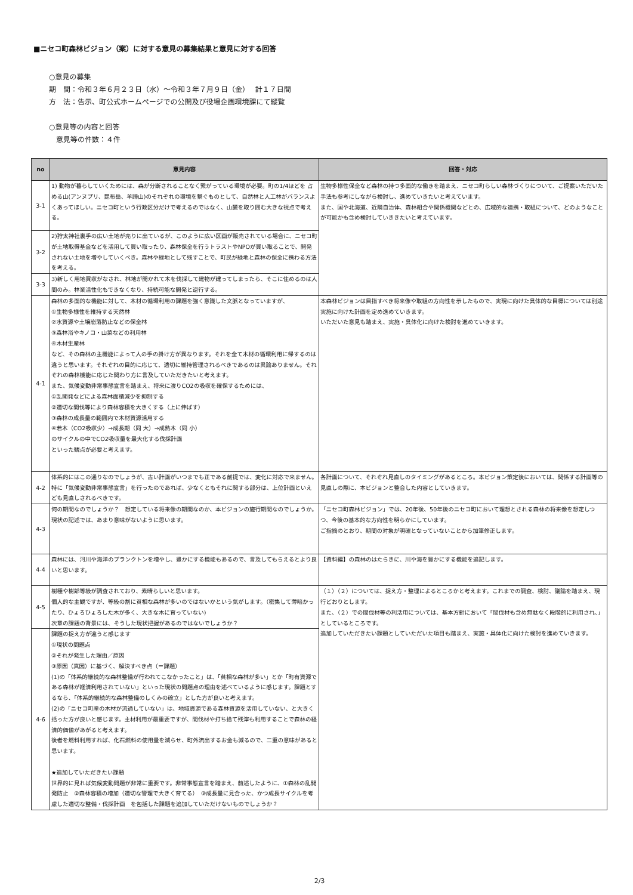■ニセコ町森林ビジョン（案）に対する意見の募集結果と意見に対する回答
○意見の募集
期　間：令和３年６月２３日（水）～令和３年７月９日（金）　 計１７日間
方　法：告示、町公式ホームページでの公開及び役場企画環境課にて縦覧
○意見等の内容と回答
　意見等の件数：４件
| no | 意見内容 | 回答・対応 |
| --- | --- | --- |
| 3-1 | 1) 動物が暮らしていくためには、森が分断されることなく繋がっている環境が必要。町の1/4ほどを 占める山(アンヌプリ、昆布岳、羊蹄山)のそれぞれの環境を繋ぐものとして、自然林と人工林がバランスよくあってほしい。ニセコ町という行政区分だけで考えるのではなく、山麓を取り囲む大きな視点で考える。 | 生物多様性保全など森林の持つ多面的な働きを踏まえ、ニセコ町らしい森林づくりについて、ご提案いただいた手法も参考にしながら検討し、進めていきたいと考えています。 また、国や北海道、近隣自治体、森林組合や関係機関などとの、広域的な連携・取組について、どのようなことが可能かも含め検討していききたいと考えています。 |
| 3-2 | 2)狩太神社裏手の広い土地が売りに出ているが、このように広い区画が販売されている場合に、ニセコ町が土地取得基金などを活用して買い取ったり、森林保全を行うトラストやNPOが買い取ることで、開発されない土地を増やしていくべき。森林や緑地として残すことで、町民が緑地と森林の保全に携わる方法を考える。 | |
| 3-3 | 3)新しく用地買収がなされ、林地が開かれて木を伐採して建物が建ってしまったら、そこに住めるのは人間のみ。林業活性化もできなくなり、持続可能な開発と逆行する。 | |
| 4-1 | 森林の多面的な機能に対して、木材の循環利用の課題を強く意識した文脈となっていますが、 ①生物多様性を維持する天然林 ②水資源や土壌崩落防止などの保全林 ③森林浴やキノコ・山菜などの利用林 ④木材生産林 など、その森林の主機能によって人の手の掛け方が異なります。それを全て木材の循環利用に帰するのは違うと思います。それぞれの目的に応じて、適切に維持管理されるべきであるのは異論ありません。それぞれの森林機能に応じた関わり方に言及していただきたいと考えます。 また、気候変動非常事態宣言を踏まえ、将来に渡りCO2の吸収を確保するためには、 ①乱開発などによる森林面積減少を抑制する ②適切な間伐等により森林容積を大きくする（上に伸ばす） ③森林の成長量の範囲内で木材資源活用する ④若木（CO2吸収少）⇒成長期（同 大）⇒成熟木（同 小） のサイクルの中でCO2吸収量を最大化する伐採計画 といった観点が必要と考えます。 | 本森林ビジョンは目指すべき将来像や取組の方向性を示したもので、実現に向けた具体的な目標については別途実施に向けた計画を定め進めていきます。 いただいた意見も踏まえ、実施・具体化に向けた検討を進めていきます。 |
| 4-2 | 体系的にはこの通りなのでしょうが、古い計画がいつまでも正である前提では、変化に対応で来ません。特に「気候変動非常事態宣言」を行ったのであれば、少なくともそれに関する部分は、上位計画といえども見直しされるべきです。 | 各計画について、それぞれ見直しのタイミングがあるところ。本ビジョン策定後においては、関係する計画等の見直しの際に、本ビジョンと整合した内容としていきます。 |
| 4-3 | 何の期間なのでしょうか？ 想定している将来像の期間なのか、本ビジョンの施行期間なのでしょうか。 現状の記述では、あまり意味がないように思います。 | 「ニセコ町森林ビジョン」では、20年後、50年後のニセコ町において理想とされる森林の将来像を想定しつつ、今後の基本的な方向性を明らかにしています。 ご指摘のとおり、期間の対象が明確となっていないことから加筆修正します。 |
| 4-4 | 森林には、河川や海洋のプランクトンを増やし、豊かにする機能もあるので、言及してもらえるとより良いと思います。 | 【資料編】の森林のはたらきに、川や海を豊かにする機能を追記します。 |
| 4-5 | 樹種や樹齢等級が調査されており、素晴らしいと思います。 個人的な主観ですが、等級の割に貧相な森林が多いのではないかという気がします。（密集して薄暗かったり、ひょろひょろした木が多く、大きな木に育っていない) 次章の課題の背景には、そうした現状把握があるのではないでしょうか？ | （１）（２）については、捉え方・整理によるところかと考えます。これまでの調査、検討、議論を踏まえ、現行どおりとします。 また、（２）での間伐材等の利活用については、基本方針において「間伐材も含め無駄なく段階的に利用され、」としているところです。 追加していただきたい課題としていただいた項目も踏まえ、実施・具体化に向けた検討を進めていきます。 |
| 4-6 | 課題の捉え方が違うと感じます ①現状の問題点 ②それが発生した理由／原因 ③原因（真因）に基づく、解決すべき点（＝課題） (1)の「体系的継続的な森林整備が行われてこなかったこと」は、「貧相な森林が多い」とか「町有資源である森林が経済利用されていない」といった現状の問題点の理由を述べているように感じます。課題とするなら、「体系的継続的な森林整備のしくみの確立」とした方が良いと考えます。 (2)の「ニセコ町産の木材が流通していない」は、地域資源である森林資源を活用していない、と大きく括った方が良いと感じます。主材利用が最重要ですが、間伐材や打ち捨て残滓も利用することで森林の経済的価値があがると考えます。 後者を燃料利用すれば、化石燃料の使用量を減らせ、町外流出するお金も減るので、二重の意味があると思います。 ★追加していただきたい課題 世界的に見れば気候変動問題が非常に重要です。非常事態宣言を踏まえ、前述したように、①森林の乱開発防止 ②森林容積の増加（適切な管理で大きく育てる） ③成長量に見合った、かつ成長サイクルを考慮した適切な整備・伐採計画 を包括した課題を追加していただけないものでしょうか？ | |
2/3